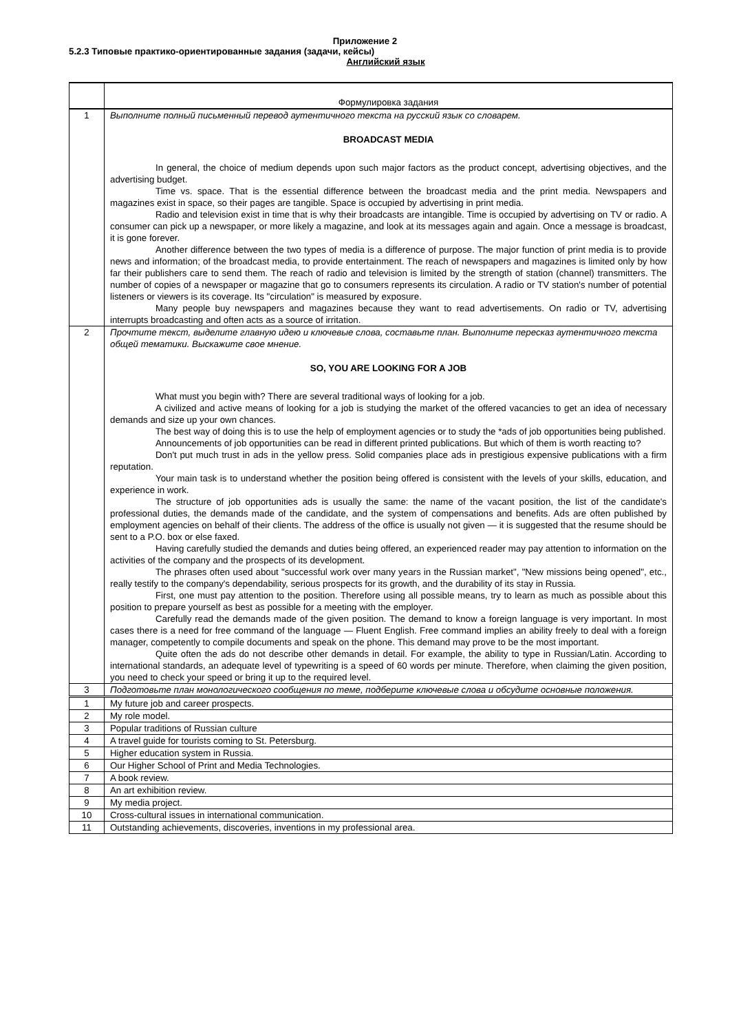Приложение 2
5.2.3 Типовые практико-ориентированные задания (задачи, кейсы)
Английский язык
| | Формулировка задания |
| 1 | Выполните полный письменный перевод аутентичного текста на русский язык со словарем. BROADCAST MEDIA In general, the choice of medium depends upon such major factors as the product concept, advertising objectives, and the advertising budget. Time vs. space. That is the essential difference between the broadcast media and the print media. Newspapers and magazines exist in space, so their pages are tangible. Space is occupied by advertising in print media. Radio and television exist in time that is why their broadcasts are intangible. Time is occupied by advertising on TV or radio. A consumer can pick up a newspaper, or more likely a magazine, and look at its messages again and again. Once a message is broadcast, it is gone forever. Another difference between the two types of media is a difference of purpose. The major function of print media is to provide news and information; of the broadcast media, to provide entertainment. The reach of newspapers and magazines is limited only by how far their publishers care to send them. The reach of radio and television is limited by the strength of station (channel) transmitters. The number of copies of a newspaper or magazine that go to consumers represents its circulation. A radio or TV station's number of potential listeners or viewers is its coverage. Its "circulation" is measured by exposure. Many people buy newspapers and magazines because they want to read advertisements. On radio or TV, advertising interrupts broadcasting and often acts as a source of irritation. |
| 2 | Прочтите текст, выделите главную идею и ключевые слова, составьте план. Выполните пересказ аутентичного текста общей тематики. Выскажите свое мнение. SO, YOU ARE LOOKING FOR A JOB What must you begin with? There are several traditional ways of looking for a job. A civilized and active means of looking for a job is studying the market of the offered vacancies to get an idea of necessary demands and size up your own chances. The best way of doing this is to use the help of employment agencies or to study the *ads of job opportunities being published. Announcements of job opportunities can be read in different printed publications. But which of them is worth reacting to? Don't put much trust in ads in the yellow press. Solid companies place ads in prestigious expensive publications with a firm reputation. Your main task is to understand whether the position being offered is consistent with the levels of your skills, education, and experience in work. The structure of job opportunities ads is usually the same: the name of the vacant position, the list of the candidate's professional duties, the demands made of the candidate, and the system of compensations and benefits. Ads are often published by employment agencies on behalf of their clients. The address of the office is usually not given — it is suggested that the resume should be sent to a P.O. box or else faxed. Having carefully studied the demands and duties being offered, an experienced reader may pay attention to information on the activities of the company and the prospects of its development. The phrases often used about "successful work over many years in the Russian market", "New missions being opened", etc., really testify to the company's dependability, serious prospects for its growth, and the durability of its stay in Russia. First, one must pay attention to the position. Therefore using all possible means, try to learn as much as possible about this position to prepare yourself as best as possible for a meeting with the employer. Carefully read the demands made of the given position. The demand to know a foreign language is very important. In most cases there is a need for free command of the language — Fluent English. Free command implies an ability freely to deal with a foreign manager, competently to compile documents and speak on the phone. This demand may prove to be the most important. Quite often the ads do not describe other demands in detail. For example, the ability to type in Russian/Latin. According to international standards, an adequate level of typewriting is a speed of 60 words per minute. Therefore, when claiming the given position, you need to check your speed or bring it up to the required level. |
| 3 | Подготовьте план монологического сообщения по теме, подберите ключевые слова и обсудите основные положения. |
| 1 | My future job and career prospects. |
| 2 | My role model. |
| 3 | Popular traditions of Russian culture |
| 4 | A travel guide for tourists coming to St. Petersburg. |
| 5 | Higher education system in Russia. |
| 6 | Our Higher School of Print and Media Technologies. |
| 7 | A book review. |
| 8 | An art exhibition review. |
| 9 | My media project. |
| 10 | Cross-cultural issues in international communication. |
| 11 | Outstanding achievements, discoveries, inventions in my professional area. |